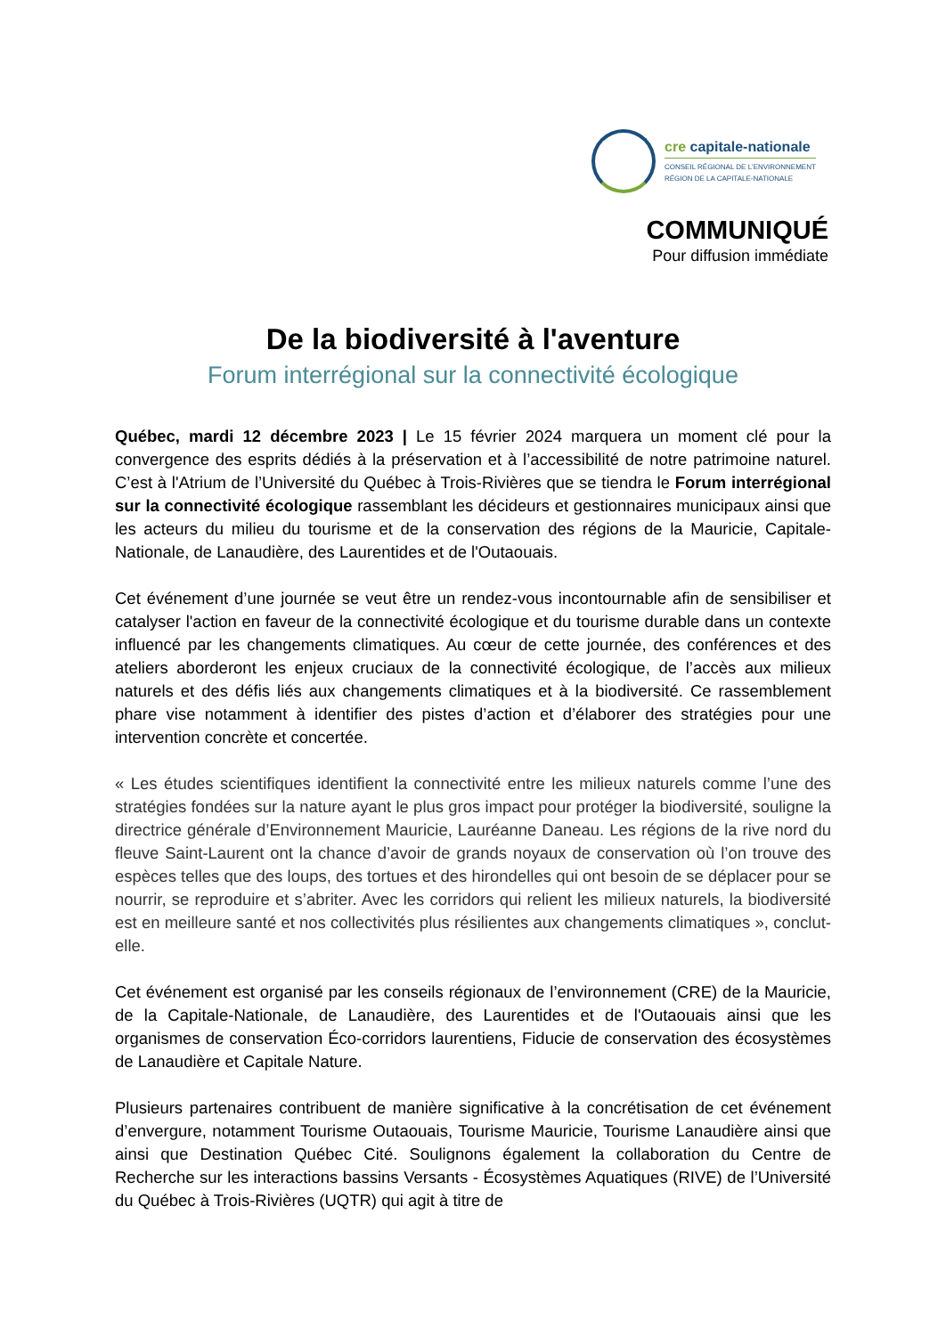cre capitale-nationale
CONSEIL RÉGIONAL DE L'ENVIRONNEMENT
RÉGION DE LA CAPITALE-NATIONALE
COMMUNIQUÉ
Pour diffusion immédiate
De la biodiversité à l'aventure
Forum interrégional sur la connectivité écologique
Québec, mardi 12 décembre 2023 | Le 15 février 2024 marquera un moment clé pour la convergence des esprits dédiés à la préservation et à l’accessibilité de notre patrimoine naturel. C’est à l'Atrium de l’Université du Québec à Trois-Rivières que se tiendra le Forum interrégional sur la connectivité écologique rassemblant les décideurs et gestionnaires municipaux ainsi que les acteurs du milieu du tourisme et de la conservation des régions de la Mauricie, Capitale-Nationale, de Lanaudière, des Laurentides et de l'Outaouais.
Cet événement d’une journée se veut être un rendez-vous incontournable afin de sensibiliser et catalyser l'action en faveur de la connectivité écologique et du tourisme durable dans un contexte influencé par les changements climatiques. Au cœur de cette journée, des conférences et des ateliers aborderont les enjeux cruciaux de la connectivité écologique, de l’accès aux milieux naturels et des défis liés aux changements climatiques et à la biodiversité. Ce rassemblement phare vise notamment à identifier des pistes d’action et d’élaborer des stratégies pour une intervention concrète et concertée.
« Les études scientifiques identifient la connectivité entre les milieux naturels comme l’une des stratégies fondées sur la nature ayant le plus gros impact pour protéger la biodiversité, souligne la directrice générale d’Environnement Mauricie, Lauréanne Daneau. Les régions de la rive nord du fleuve Saint-Laurent ont la chance d’avoir de grands noyaux de conservation où l’on trouve des espèces telles que des loups, des tortues et des hirondelles qui ont besoin de se déplacer pour se nourrir, se reproduire et s’abriter. Avec les corridors qui relient les milieux naturels, la biodiversité est en meilleure santé et nos collectivités plus résilientes aux changements climatiques », conclut-elle.
Cet événement est organisé par les conseils régionaux de l’environnement (CRE) de la Mauricie, de la Capitale-Nationale, de Lanaudière, des Laurentides et de l'Outaouais ainsi que les organismes de conservation Éco-corridors laurentiens, Fiducie de conservation des écosystèmes de Lanaudière et Capitale Nature.
Plusieurs partenaires contribuent de manière significative à la concrétisation de cet événement d’envergure, notamment Tourisme Outaouais, Tourisme Mauricie, Tourisme Lanaudière ainsi que ainsi que Destination Québec Cité. Soulignons également la collaboration du Centre de Recherche sur les interactions bassins Versants - Écosystèmes Aquatiques (RIVE) de l’Université du Québec à Trois-Rivières (UQTR) qui agit à titre de